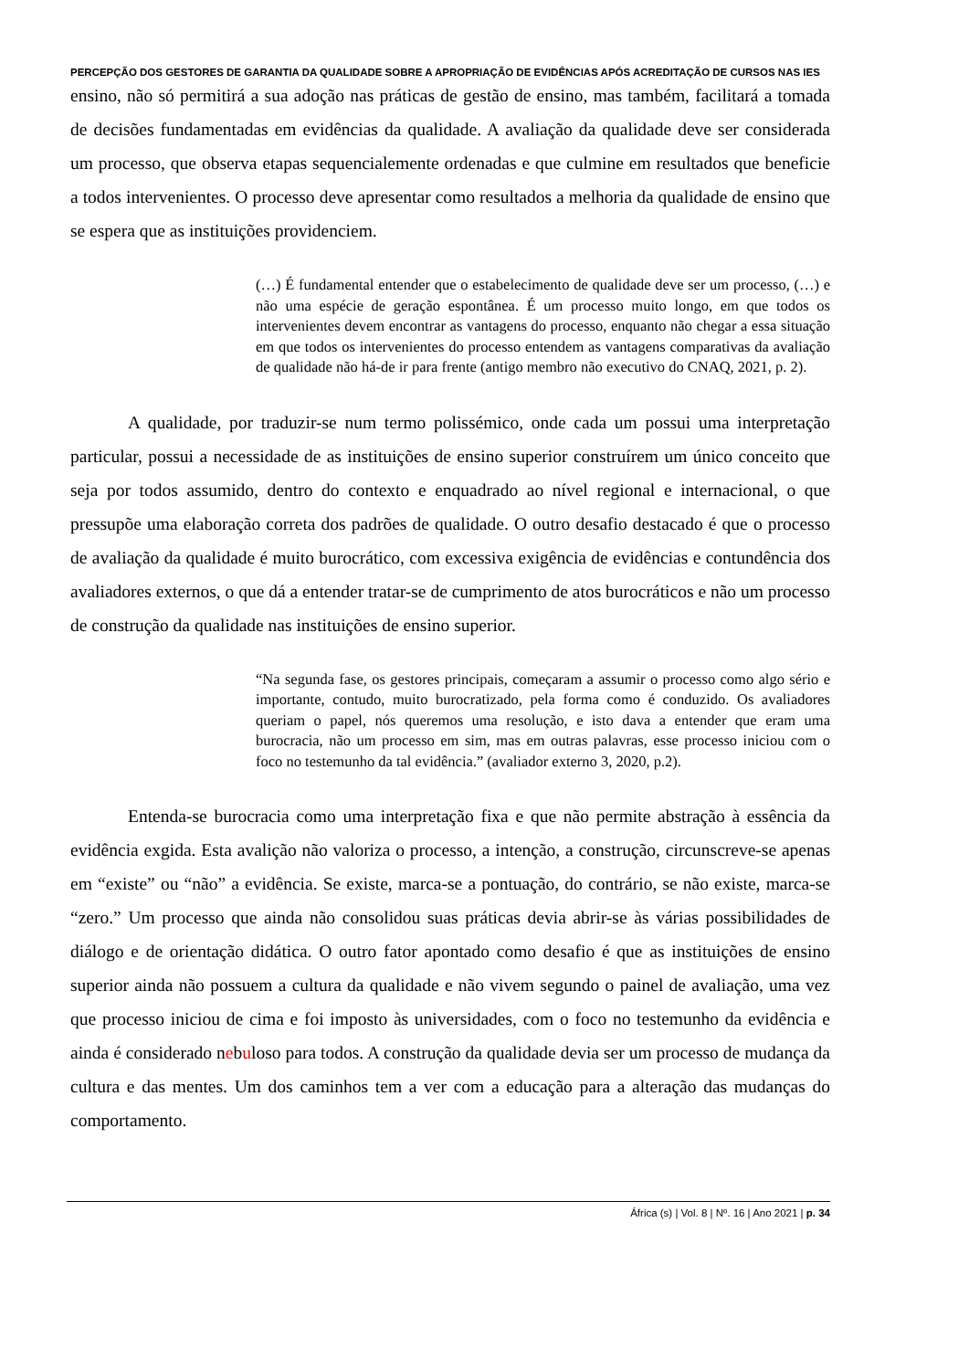PERCEPÇÃO DOS GESTORES DE GARANTIA DA QUALIDADE SOBRE A APROPRIAÇÃO DE EVIDÊNCIAS APÓS ACREDITAÇÃO DE CURSOS NAS IES
ensino, não só permitirá a sua adoção nas práticas de gestão de ensino, mas também, facilitará a tomada de decisões fundamentadas em evidências da qualidade. A avaliação da qualidade deve ser considerada um processo, que observa etapas sequencialemente ordenadas e que culmine em resultados que beneficie a todos intervenientes. O processo deve apresentar como resultados a melhoria da qualidade de ensino que se espera que as instituições providenciem.
(…) É fundamental entender que o estabelecimento de qualidade deve ser um processo, (…) e não uma espécie de geração espontânea. É um processo muito longo, em que todos os intervenientes devem encontrar as vantagens do processo, enquanto não chegar a essa situação em que todos os intervenientes do processo entendem as vantagens comparativas da avaliação de qualidade não há-de ir para frente (antigo membro não executivo do CNAQ, 2021, p. 2).
A qualidade, por traduzir-se num termo polissémico, onde cada um possui uma interpretação particular, possui a necessidade de as instituições de ensino superior construírem um único conceito que seja por todos assumido, dentro do contexto e enquadrado ao nível regional e internacional, o que pressupõe uma elaboração correta dos padrões de qualidade. O outro desafio destacado é que o processo de avaliação da qualidade é muito burocrático, com excessiva exigência de evidências e contundência dos avaliadores externos, o que dá a entender tratar-se de cumprimento de atos burocráticos e não um processo de construção da qualidade nas instituições de ensino superior.
“Na segunda fase, os gestores principais, começaram a assumir o processo como algo sério e importante, contudo, muito burocratizado, pela forma como é conduzido. Os avaliadores queriam o papel, nós queremos uma resolução, e isto dava a entender que eram uma burocracia, não um processo em sim, mas em outras palavras, esse processo iniciou com o foco no testemunho da tal evidência.” (avaliador externo 3, 2020, p.2).
Entenda-se burocracia como uma interpretação fixa e que não permite abstração à essência da evidência exgida. Esta avalição não valoriza o processo, a intenção, a construção, circunscreve-se apenas em “existe” ou “não” a evidência. Se existe, marca-se a pontuação, do contrário, se não existe, marca-se “zero.” Um processo que ainda não consolidou suas práticas devia abrir-se às várias possibilidades de diálogo e de orientação didática. O outro fator apontado como desafio é que as instituições de ensino superior ainda não possuem a cultura da qualidade e não vivem segundo o painel de avaliação, uma vez que processo iniciou de cima e foi imposto às universidades, com o foco no testemunho da evidência e ainda é considerado nebuloso para todos. A construção da qualidade devia ser um processo de mudança da cultura e das mentes. Um dos caminhos tem a ver com a educação para a alteração das mudanças do comportamento.
África (s) | Vol. 8 | Nº. 16 | Ano 2021 | p. 34